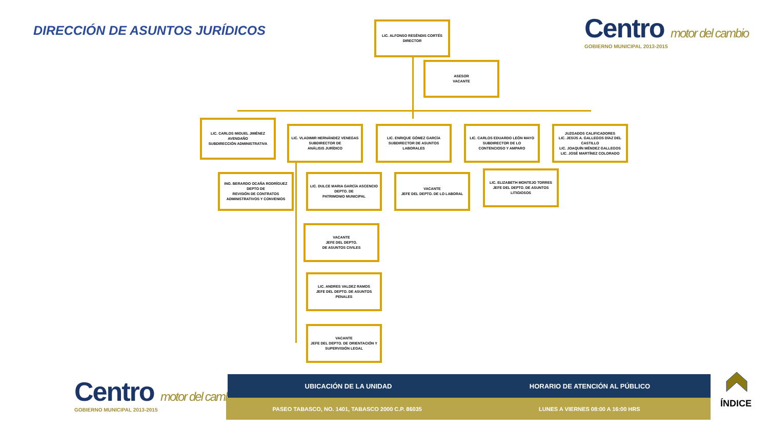DIRECCIÓN DE ASUNTOS JURÍDICOS
Centro motor del cambio
GOBIERNO MUNICIPAL 2013-2015
LIC. ALFONSO RESÉNDIS CORTÉS
DIRECTOR
ASESOR
VACANTE
LIC. CARLOS MIGUEL JIMÉNEZ AVENDAÑO
SUBDIRECCIÓN ADMINISTRATIVA
LIC. VLADIMIR HERNÁNDEZ VENEGAS
SUBDIRECTOR DE
ANÁLISIS JURÍDICO
LIC. ENRIQUE GÓMEZ GARCÍA
SUBDIRECTOR DE ASUNTOS LABORALES
LIC. CARLOS EDUARDO LEÓN MAYO
SUBDIRECTOR DE LO
CONTENCIOSO Y AMPARO
JUZGADOS CALIFICADORES
LIC. JESÚS A. GALLEGOS DÍAZ DEL CASTILLO
LIC. JOAQUÍN MÉNDEZ GALLEGOS
LIC. JOSÉ MARTÍNEZ COLORADO
ING. BERARDO OCAÑA RODRÍGUEZ
DEPTO DE
REVISIÓN DE CONTRATOS ADMINISTRATIVOS Y CONVENIOS
LIC. DULCE MARIA GARCÍA ASCENCIO
DEPTO. DE
PATRIMONIO MUNICIPAL
VACANTE
JEFE DEL DEPTO. DE LO LABORAL
LIC. ELIZABETH MONTEJO TORRES
JEFE DEL DEPTO. DE ASUNTOS LITIGIOSOS
VACANTE
JEFE DEL DEPTO.
DE ASUNTOS CIVILES
LIC. ANDRES VALDEZ RAMOS
JEFE DEL DEPTO. DE ASUNTOS PENALES
VACANTE
JEFE DEL DEPTO. DE ORIENTACIÓN Y SUPERVISIÓN LEGAL
Centro motor del cambio
GOBIERNO MUNICIPAL 2013-2015
UBICACIÓN DE LA UNIDAD HORARIO DE ATENCIÓN AL PÚBLICO
PASEO TABASCO, NO. 1401, TABASCO 2000 C.P. 86035
LUNES A VIERNES 08:00 A 16:00 HRS
ÍNDICE